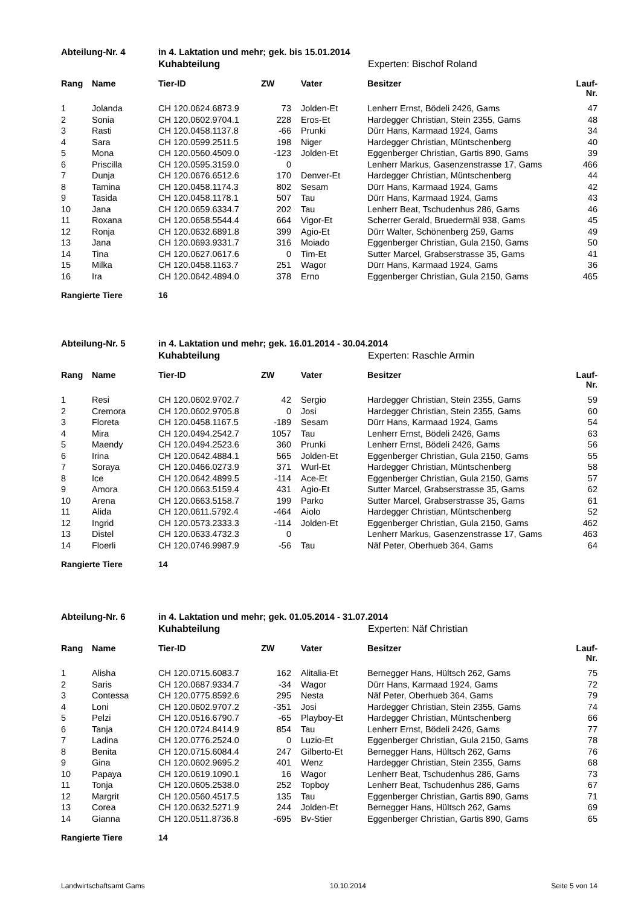Abteilung-Nr. 4 in 4. Laktation und mehr; gek. bis 15.01.2014
Kuhabteilung Experten: Bischof Roland
| Rang | Name | Tier-ID | ZW | | Vater | Besitzer | Lauf-Nr. |
| --- | --- | --- | --- | --- | --- | --- | --- |
| 1 | Jolanda | CH 120.0624.6873.9 | 73 | | Jolden-Et | Lenherr Ernst, Bödeli 2426, Gams | 47 |
| 2 | Sonia | CH 120.0602.9704.1 | 228 | | Eros-Et | Hardegger Christian, Stein 2355, Gams | 48 |
| 3 | Rasti | CH 120.0458.1137.8 | -66 | | Prunki | Dürr Hans, Karmaad 1924, Gams | 34 |
| 4 | Sara | CH 120.0599.2511.5 | 198 | | Niger | Hardegger Christian, Müntschenberg | 40 |
| 5 | Mona | CH 120.0560.4509.0 | -123 | | Jolden-Et | Eggenberger Christian, Gartis 890, Gams | 39 |
| 6 | Priscilla | CH 120.0595.3159.0 | 0 | | | Lenherr Markus, Gasenzenstrasse 17, Gams | 466 |
| 7 | Dunja | CH 120.0676.6512.6 | 170 | | Denver-Et | Hardegger Christian, Müntschenberg | 44 |
| 8 | Tamina | CH 120.0458.1174.3 | 802 | | Sesam | Dürr Hans, Karmaad 1924, Gams | 42 |
| 9 | Tasida | CH 120.0458.1178.1 | 507 | | Tau | Dürr Hans, Karmaad 1924, Gams | 43 |
| 10 | Jana | CH 120.0659.6334.7 | 202 | | Tau | Lenherr Beat, Tschudenhus 286, Gams | 46 |
| 11 | Roxana | CH 120.0658.5544.4 | 664 | | Vigor-Et | Scherrer Gerald, Bruedermäl 938, Gams | 45 |
| 12 | Ronja | CH 120.0632.6891.8 | 399 | | Agio-Et | Dürr Walter, Schönenberg 259, Gams | 49 |
| 13 | Jana | CH 120.0693.9331.7 | 316 | | Moiado | Eggenberger Christian, Gula 2150, Gams | 50 |
| 14 | Tina | CH 120.0627.0617.6 | 0 | | Tim-Et | Sutter Marcel, Grabserstrasse 35, Gams | 41 |
| 15 | Milka | CH 120.0458.1163.7 | 251 | | Wagor | Dürr Hans, Karmaad 1924, Gams | 36 |
| 16 | Ira | CH 120.0642.4894.0 | 378 | | Erno | Eggenberger Christian, Gula 2150, Gams | 465 |
Rangierte Tiere 16
Abteilung-Nr. 5 in 4. Laktation und mehr; gek. 16.01.2014 - 30.04.2014
Kuhabteilung Experten: Raschle Armin
| Rang | Name | Tier-ID | ZW | | Vater | Besitzer | Lauf-Nr. |
| --- | --- | --- | --- | --- | --- | --- | --- |
| 1 | Resi | CH 120.0602.9702.7 | 42 | | Sergio | Hardegger Christian, Stein 2355, Gams | 59 |
| 2 | Cremora | CH 120.0602.9705.8 | 0 | | Josi | Hardegger Christian, Stein 2355, Gams | 60 |
| 3 | Floreta | CH 120.0458.1167.5 | -189 | | Sesam | Dürr Hans, Karmaad 1924, Gams | 54 |
| 4 | Mira | CH 120.0494.2542.7 | 1057 | | Tau | Lenherr Ernst, Bödeli 2426, Gams | 63 |
| 5 | Maendy | CH 120.0494.2523.6 | 360 | | Prunki | Lenherr Ernst, Bödeli 2426, Gams | 56 |
| 6 | Irina | CH 120.0642.4884.1 | 565 | | Jolden-Et | Eggenberger Christian, Gula 2150, Gams | 55 |
| 7 | Soraya | CH 120.0466.0273.9 | 371 | | Wurl-Et | Hardegger Christian, Müntschenberg | 58 |
| 8 | Ice | CH 120.0642.4899.5 | -114 | | Ace-Et | Eggenberger Christian, Gula 2150, Gams | 57 |
| 9 | Amora | CH 120.0663.5159.4 | 431 | | Agio-Et | Sutter Marcel, Grabserstrasse 35, Gams | 62 |
| 10 | Arena | CH 120.0663.5158.7 | 199 | | Parko | Sutter Marcel, Grabserstrasse 35, Gams | 61 |
| 11 | Alida | CH 120.0611.5792.4 | -464 | | Aiolo | Hardegger Christian, Müntschenberg | 52 |
| 12 | Ingrid | CH 120.0573.2333.3 | -114 | | Jolden-Et | Eggenberger Christian, Gula 2150, Gams | 462 |
| 13 | Distel | CH 120.0633.4732.3 | 0 | | | Lenherr Markus, Gasenzenstrasse 17, Gams | 463 |
| 14 | Floerli | CH 120.0746.9987.9 | -56 | | Tau | Näf Peter, Oberhueb 364, Gams | 64 |
Rangierte Tiere 14
Abteilung-Nr. 6 in 4. Laktation und mehr; gek. 01.05.2014 - 31.07.2014
Kuhabteilung Experten: Näf Christian
| Rang | Name | Tier-ID | ZW | | Vater | Besitzer | Lauf-Nr. |
| --- | --- | --- | --- | --- | --- | --- | --- |
| 1 | Alisha | CH 120.0715.6083.7 | 162 | | Alitalia-Et | Bernegger Hans, Hültsch 262, Gams | 75 |
| 2 | Saris | CH 120.0687.9334.7 | -34 | | Wagor | Dürr Hans, Karmaad 1924, Gams | 72 |
| 3 | Contessa | CH 120.0775.8592.6 | 295 | | Nesta | Näf Peter, Oberhueb 364, Gams | 79 |
| 4 | Loni | CH 120.0602.9707.2 | -351 | | Josi | Hardegger Christian, Stein 2355, Gams | 74 |
| 5 | Pelzi | CH 120.0516.6790.7 | -65 | | Playboy-Et | Hardegger Christian, Müntschenberg | 66 |
| 6 | Tanja | CH 120.0724.8414.9 | 854 | | Tau | Lenherr Ernst, Bödeli 2426, Gams | 77 |
| 7 | Ladina | CH 120.0776.2524.0 | 0 | | Luzio-Et | Eggenberger Christian, Gula 2150, Gams | 78 |
| 8 | Benita | CH 120.0715.6084.4 | 247 | | Gilberto-Et | Bernegger Hans, Hültsch 262, Gams | 76 |
| 9 | Gina | CH 120.0602.9695.2 | 401 | | Wenz | Hardegger Christian, Stein 2355, Gams | 68 |
| 10 | Papaya | CH 120.0619.1090.1 | 16 | | Wagor | Lenherr Beat, Tschudenhus 286, Gams | 73 |
| 11 | Tonja | CH 120.0605.2538.0 | 252 | | Topboy | Lenherr Beat, Tschudenhus 286, Gams | 67 |
| 12 | Margrit | CH 120.0560.4517.5 | 135 | | Tau | Eggenberger Christian, Gartis 890, Gams | 71 |
| 13 | Corea | CH 120.0632.5271.9 | 244 | | Jolden-Et | Bernegger Hans, Hültsch 262, Gams | 69 |
| 14 | Gianna | CH 120.0511.8736.8 | -695 | | Bv-Stier | Eggenberger Christian, Gartis 890, Gams | 65 |
Rangierte Tiere 14
Landwirtschaftsamt Gams 10.10.2014 Seite 5 von 14